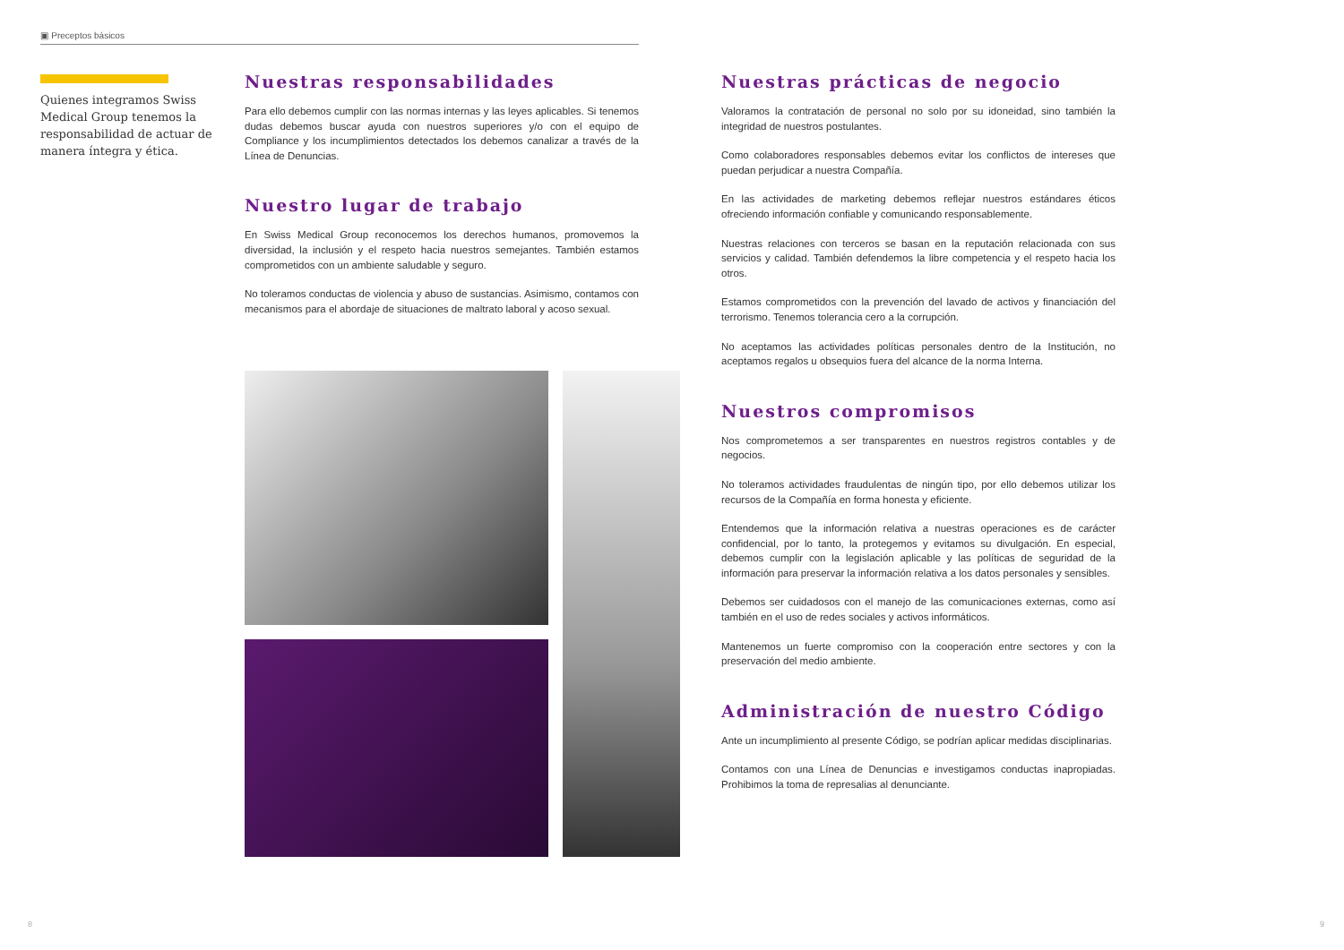▣ Preceptos básicos
Quienes integramos Swiss Medical Group tenemos la responsabilidad de actuar de manera íntegra y ética.
Nuestras responsabilidades
Para ello debemos cumplir con las normas internas y las leyes aplicables. Si tenemos dudas debemos buscar ayuda con nuestros superiores y/o con el equipo de Compliance y los incumplimientos detectados los debemos canalizar a través de la Línea de Denuncias.
Nuestro lugar de trabajo
En Swiss Medical Group reconocemos los derechos humanos, promovemos la diversidad, la inclusión y el respeto hacia nuestros semejantes. También estamos comprometidos con un ambiente saludable y seguro.
No toleramos conductas de violencia y abuso de sustancias. Asimismo, contamos con mecanismos para el abordaje de situaciones de maltrato laboral y acoso sexual.
Nuestras prácticas de negocio
Valoramos la contratación de personal no solo por su idoneidad, sino también la integridad de nuestros postulantes.
Como colaboradores responsables debemos evitar los conflictos de intereses que puedan perjudicar a nuestra Compañía.
En las actividades de marketing debemos reflejar nuestros estándares éticos ofreciendo información confiable y comunicando responsablemente.
Nuestras relaciones con terceros se basan en la reputación relacionada con sus servicios y calidad. También defendemos la libre competencia y el respeto hacia los otros.
Estamos comprometidos con la prevención del lavado de activos y financiación del terrorismo. Tenemos tolerancia cero a la corrupción.
No aceptamos las actividades políticas personales dentro de la Institución, no aceptamos regalos u obsequios fuera del alcance de la norma Interna.
Nuestros compromisos
Nos comprometemos a ser transparentes en nuestros registros contables y de negocios.
No toleramos actividades fraudulentas de ningún tipo, por ello debemos utilizar los recursos de la Compañía en forma honesta y eficiente.
Entendemos que la información relativa a nuestras operaciones es de carácter confidencial, por lo tanto, la protegemos y evitamos su divulgación. En especial, debemos cumplir con la legislación aplicable y las políticas de seguridad de la información para preservar la información relativa a los datos personales y sensibles.
Debemos ser cuidadosos con el manejo de las comunicaciones externas, como así también en el uso de redes sociales y activos informáticos.
Mantenemos un fuerte compromiso con la cooperación entre sectores y con la preservación del medio ambiente.
Administración de nuestro Código
Ante un incumplimiento al presente Código, se podrían aplicar medidas disciplinarias.
Contamos con una Línea de Denuncias e investigamos conductas inapropiadas. Prohibimos la toma de represalias al denunciante.
8 9